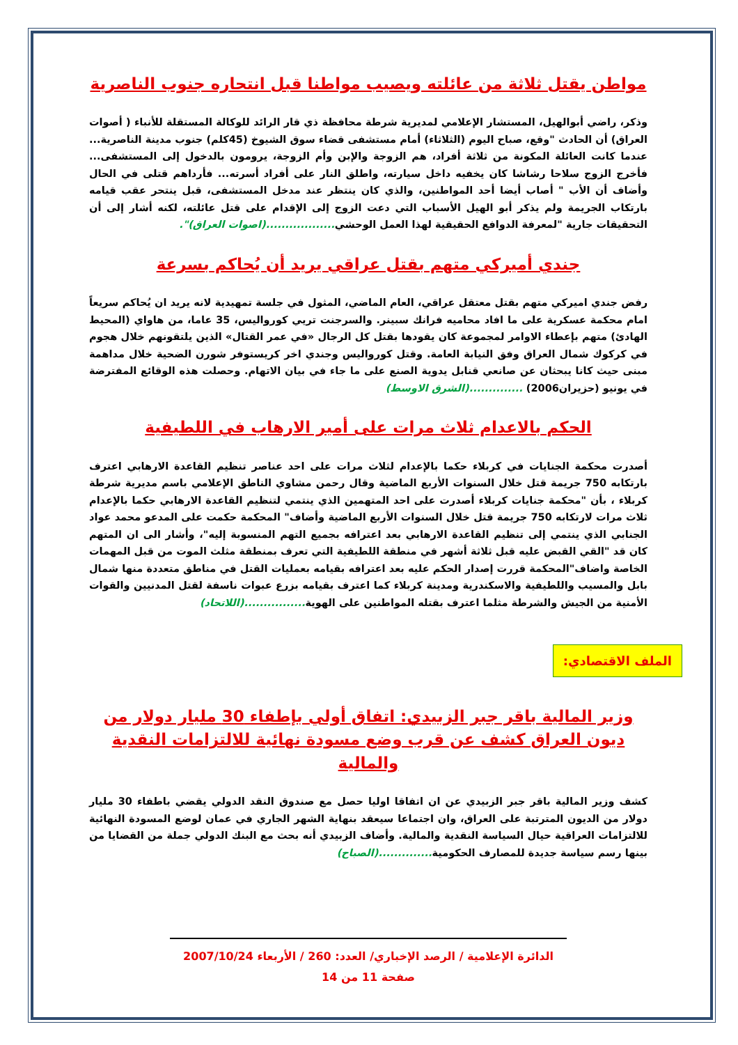مواطن يقتل ثلاثة من عائلته ويصيب مواطنا قبل انتحاره جنوب الناصرية
وذكر، راضي أبوالهيل، المستشار الإعلامي لمديرية شرطة محافظة ذي قار الرائد للوكالة المستقلة للأنباء ( أصوات العراق) أن الحادث "وقع، صباح اليوم (الثلاثاء) أمام مستشفى قضاء سوق الشيوخ (45كلم) جنوب مدينة الناصرية... عندما كانت العائلة المكونة من ثلاثة أفراد، هم الزوجة والإبن وأم الزوجة، يرومون بالدخول إلى المستشفى... فأخرج الزوج سلاحا رشاشا كان يخفيه داخل سيارته، واطلق النار على أفراد أسرته... فأرداهم قتلى في الحال وأضاف أن الأب " أصاب أيضا أحد المواطنين، والذي كان ينتظر عند مدخل المستشفى، قبل ينتحر عقب قيامه بارتكاب الجريمة ولم يذكر أبو الهيل الأسباب التي دعت الزوج إلى الإقدام على قتل عائلته، لكنه أشار إلى أن التحقيقات جارية "لمعرفة الدوافع الحقيقية لهذا العمل الوحشي..................(اصوات العراق)".
جندي أميركي متهم بقتل عراقي يريد أن يُحاكم بسرعة
رفض جندي اميركي متهم بقتل معتقل عراقي، العام الماضي، المثول في جلسة تمهيدية لانه يريد ان يُحاكم سريعاً امام محكمة عسكرية على ما افاد محاميه فرانك سبينر. والسرجنت تريي كورواليس، 35 عاما، من هاواي (المحيط الهادئ) متهم بإعطاء الاوامر لمجموعة كان يقودها بقتل كل الرجال «في عمر القتال» الذين يلتقونهم خلال هجوم في كركوك شمال العراق وفق النيابة العامة. وقتل كورواليس وجندي اخر كريستوفر شورن الضحية خلال مداهمة مبنى حيث كانا يبحثان عن صانعي قنابل يدوية الصنع على ما جاء في بيان الاتهام. وحصلت هذه الوقائع المفترضة في يونيو (حزيران2006) ..............(الشرق الاوسط)
الحكم بالاعدام ثلاث مرات على أمير الارهاب في اللطيفية
أصدرت محكمة الجنايات في كربلاء حكما بالإعدام لثلاث مرات على احد عناصر تنظيم القاعدة الارهابي اعترف بارتكابه 750 جريمة قتل خلال السنوات الأربع الماضية وقال رحمن مشاوي الناطق الإعلامي باسم مديرية شرطة كربلاء ، بأن "محكمة جنايات كربلاء أصدرت على احد المتهمين الذي ينتمي لتنظيم القاعدة الارهابي حكما بالإعدام ثلاث مرات لارتكابه 750 جريمة قتل خلال السنوات الأربع الماضية وأضاف" المحكمة حكمت على المدعو محمد عواد الجنابي الذي ينتمي إلى تنظيم القاعدة الارهابي بعد اعترافه بجميع التهم المنسوبة إليه"، وأشار الى ان المتهم كان قد "القي القبض عليه قبل ثلاثة أشهر في منطقة اللطيفية التي تعرف بمنطقة مثلث الموت من قبل المهمات الخاصة واضاف"المحكمة قررت إصدار الحكم عليه بعد اعترافه بقيامه بعمليات القتل في مناطق متعددة منها شمال بابل والمسيب واللطيفية والاسكندرية ومدينة كربلاء كما اعترف بقيامه بزرع عبوات ناسفة لقتل المدنيين والقوات الأمنية من الجيش والشرطة مثلما اعترف بقتله المواطنين على الهوية................(اللاتحاد)
الملف الاقتصادي:
وزير المالية باقر جبر الزبيدي: اتفاق أولي بإطفاء 30 مليار دولار من ديون العراق كشف عن قرب وضع مسودة نهائية للالتزامات النقدية والمالية
كشف وزير المالية باقر جبر الزبيدي عن ان اتفاقا اوليا حصل مع صندوق النقد الدولي يقضي باطفاء 30 مليار دولار من الديون المترتبة على العراق، وان اجتماعا سيعقد بنهاية الشهر الجاري في عمان لوضع المسودة النهائية للالتزامات العراقية حيال السياسة النقدية والمالية. وأضاف الزبيدي أنه بحث مع البنك الدولي جملة من القضايا من بينها رسم سياسة جديدة للمصارف الحكومية..............(الصباح)
الدائرة الإعلامية / الرصد الإخباري/ العدد: 260 / الأربعاء 2007/10/24
صفحة 11 من 14